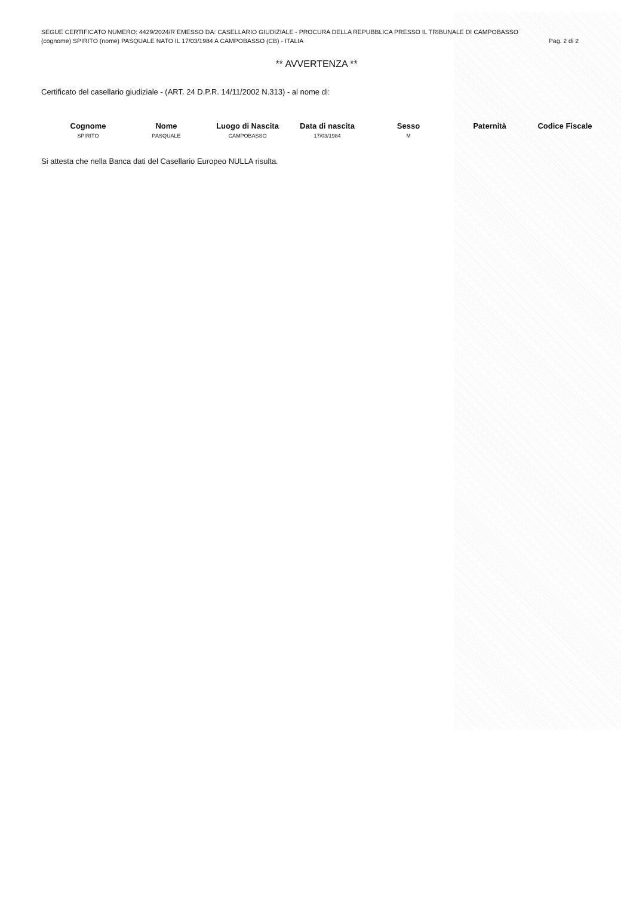SEGUE CERTIFICATO NUMERO: 4429/2024/R EMESSO DA: CASELLARIO GIUDIZIALE - PROCURA DELLA REPUBBLICA PRESSO IL TRIBUNALE DI CAMPOBASSO
(cognome) SPIRITO (nome) PASQUALE NATO IL 17/03/1984 A CAMPOBASSO (CB) - ITALIA Pag. 2 di 2
** AVVERTENZA **
Certificato del casellario giudiziale - (ART. 24 D.P.R. 14/11/2002 N.313) - al nome di:
| Cognome | Nome | Luogo di Nascita | Data di nascita | Sesso | Paternità | Codice Fiscale |
| --- | --- | --- | --- | --- | --- | --- |
| SPIRITO | PASQUALE | CAMPOBASSO | 17/03/1984 | M | | |
Si attesta che nella Banca dati del Casellario Europeo NULLA risulta.